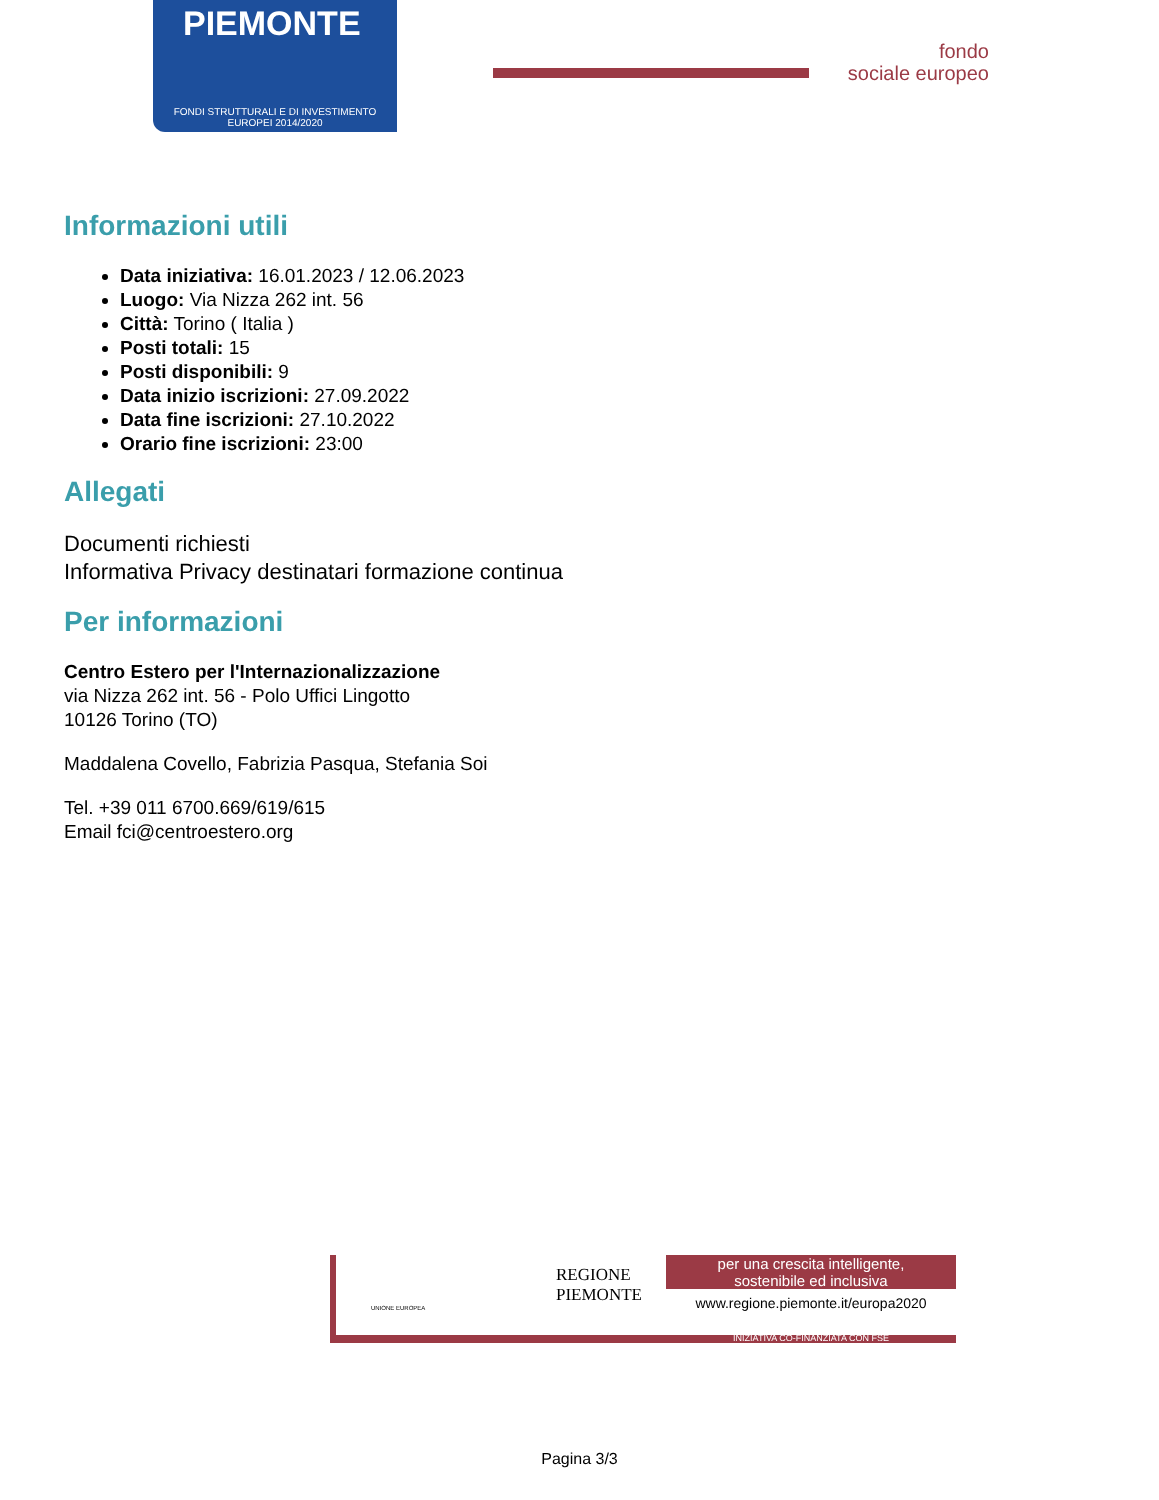PIEMONTE
FONDI STRUTTURALI E DI INVESTIMENTO
EUROPEI 2014/2020
fondo
sociale europeo
Informazioni utili
Data iniziativa: 16.01.2023 / 12.06.2023
Luogo: Via Nizza 262 int. 56
Città: Torino ( Italia )
Posti totali: 15
Posti disponibili: 9
Data inizio iscrizioni: 27.09.2022
Data fine iscrizioni: 27.10.2022
Orario fine iscrizioni: 23:00
Allegati
Documenti richiesti
Informativa Privacy destinatari formazione continua
Per informazioni
Centro Estero per l'Internazionalizzazione
via Nizza 262 int. 56 - Polo Uffici Lingotto
10126 Torino (TO)
Maddalena Covello, Fabrizia Pasqua, Stefania Soi
Tel. +39 011 6700.669/619/615
Email fci@centroestero.org
UNIONE EUROPEA
REGIONE
PIEMONTE
per una crescita intelligente,
sostenibile ed inclusiva
www.regione.piemonte.it/europa2020
INIZIATIVA CO-FINANZIATA CON FSE
Pagina 3/3